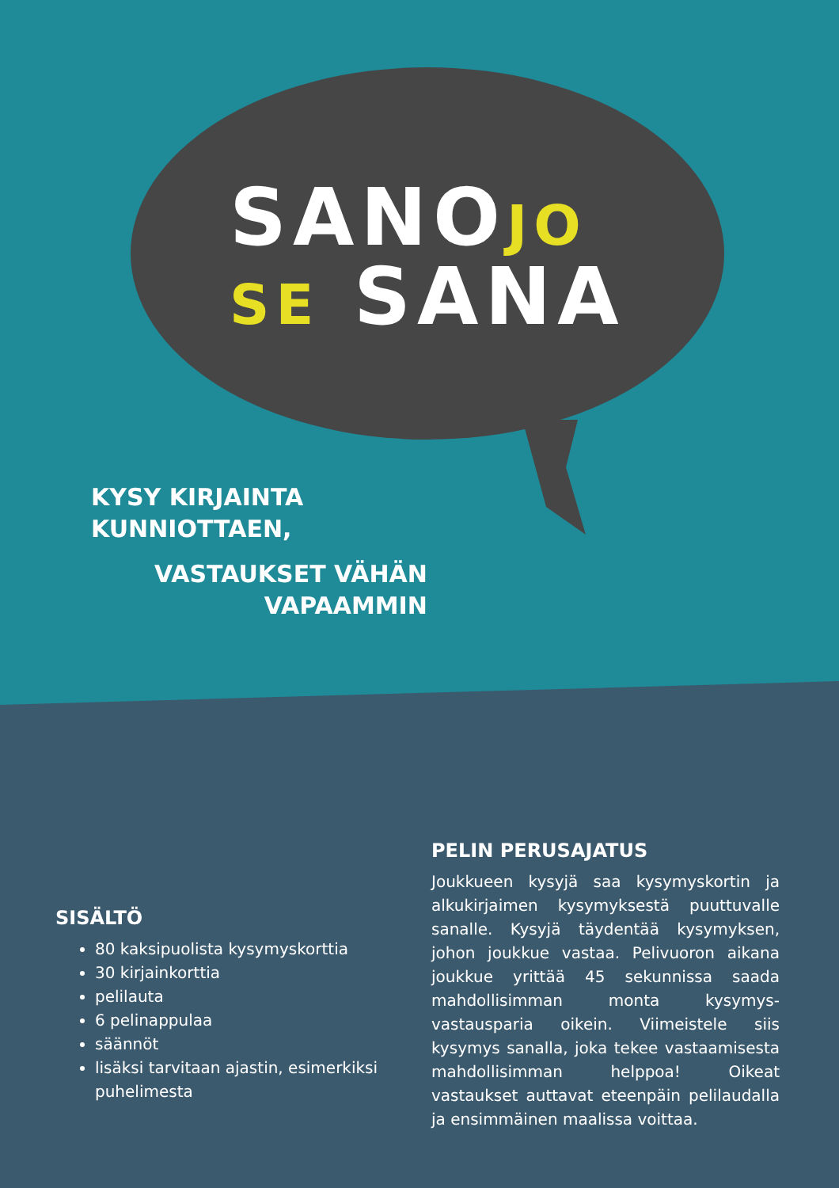SANOJO
SE SANA
KYSY KIRJAINTA
KUNNIOTTAEN,
VASTAUKSET VÄHÄN
VAPAAMMIN
PELIN PERUSAJATUS
Joukkueen kysyjä saa kysymyskortin ja alku­kirjaimen kysymyksestä puuttuvalle sanalle. Kysyjä täydentää kysymyksen, johon joukkue vastaa. Pelivuoron aikana joukkue yrittää 45 sekunnissa saada mahdollisimman monta kysymys-vastausparia oikein. Viimeistele siis kysymys sanalla, joka tekee vastaamisesta mahdollisimman helppoa! Oikeat vastaukset auttavat eteenpäin pelilaudalla ja ensimmäi­nen maalissa voittaa.
SISÄLTÖ
80 kaksipuolista kysymyskorttia
30 kirjainkorttia
pelilauta
6 pelinappulaa
säännöt
lisäksi tarvitaan ajastin, esimerkiksi puhelimesta